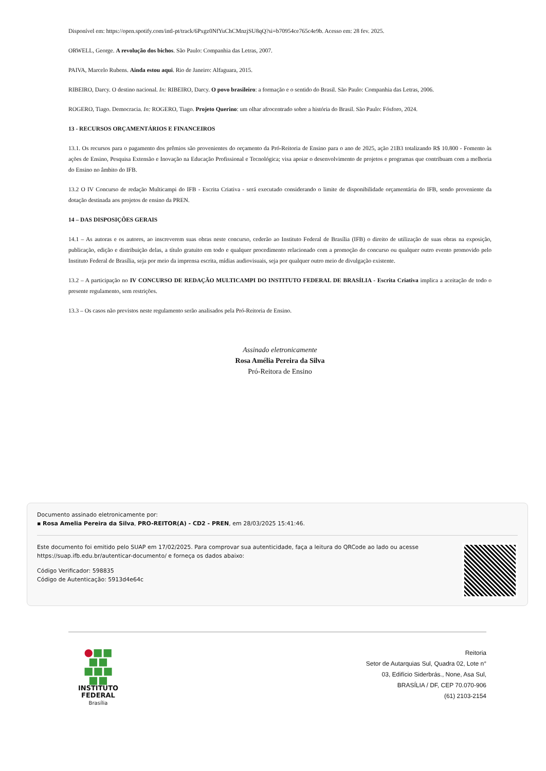Disponível em: https://open.spotify.com/intl-pt/track/6Pxgz0NfYuChCMnzjSU8qQ?si=b70954ce765c4e9b. Acesso em: 28 fev. 2025.
ORWELL, George. A revolução dos bichos. São Paulo: Companhia das Letras, 2007.
PAIVA, Marcelo Rubens. Ainda estou aqui. Rio de Janeiro: Alfaguara, 2015.
RIBEIRO, Darcy. O destino nacional. In: RIBEIRO, Darcy. O povo brasileiro: a formação e o sentido do Brasil. São Paulo: Companhia das Letras, 2006.
ROGERO, Tiago. Democracia. In: ROGERO, Tiago. Projeto Querino: um olhar afrocentrado sobre a história do Brasil. São Paulo: Fósforo, 2024.
13 - RECURSOS ORÇAMENTÁRIOS E FINANCEIROS
13.1. Os recursos para o pagamento dos prêmios são provenientes do orçamento da Pró-Reitoria de Ensino para o ano de 2025, ação 21B3 totalizando R$ 10.800 - Fomento às ações de Ensino, Pesquisa Extensão e Inovação na Educação Profissional e Tecnológica; visa apoiar o desenvolvimento de projetos e programas que contribuam com a melhoria do Ensino no âmbito do IFB.
13.2 O IV Concurso de redação Multicampi do IFB - Escrita Criativa - será executado considerando o limite de disponibilidade orçamentária do IFB, sendo proveniente da dotação destinada aos projetos de ensino da PREN.
14 – DAS DISPOSIÇÕES GERAIS
14.1 – As autoras e os autores, ao inscreverem suas obras neste concurso, cederão ao Instituto Federal de Brasília (IFB) o direito de utilização de suas obras na exposição, publicação, edição e distribuição delas, a título gratuito em todo e qualquer procedimento relacionado com a promoção do concurso ou qualquer outro evento promovido pelo Instituto Federal de Brasília, seja por meio da imprensa escrita, mídias audiovisuais, seja por qualquer outro meio de divulgação existente.
13.2 – A participação no IV CONCURSO DE REDAÇÃO MULTICAMPI DO INSTITUTO FEDERAL DE BRASÍLIA - Escrita Criativa implica a aceitação de todo o presente regulamento, sem restrições.
13.3 – Os casos não previstos neste regulamento serão analisados pela Pró-Reitoria de Ensino.
Assinado eletronicamente
Rosa Amélia Pereira da Silva
Pró-Reitora de Ensino
Documento assinado eletronicamente por:
▪ Rosa Amelia Pereira da Silva, PRO-REITOR(A) - CD2 - PREN, em 28/03/2025 15:41:46.
Este documento foi emitido pelo SUAP em 17/02/2025. Para comprovar sua autenticidade, faça a leitura do QRCode ao lado ou acesse https://suap.ifb.edu.br/autenticar-documento/ e forneça os dados abaixo:
Código Verificador: 598835
Código de Autenticação: 5913d4e64c
●■■
■■
■■■
■■
INSTITUTO
FEDERAL
Brasília
Reitoria
Setor de Autarquias Sul, Quadra 02, Lote n°
03, Edifício Siderbrás., None, Asa Sul,
BRASÍLIA / DF, CEP 70.070-906
(61) 2103-2154